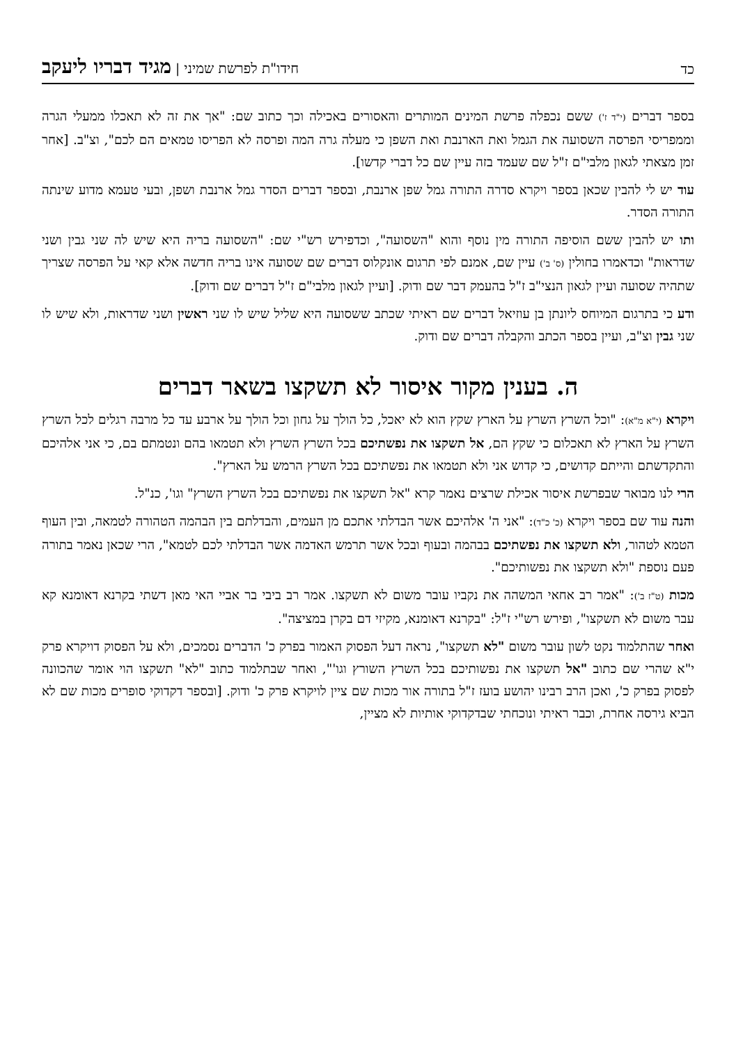כד
חידו"ת לפרשת שמיני | מגיד דבריו ליעקב
בספר דברים (י"ד ז') ששם נכפלה פרשת המינים המותרים והאסורים באכילה וכך כתוב שם: "אך את זה לא תאכלו ממעלי הגרה וממפריסי הפרסה השסועה את הגמל ואת הארנבת ואת השפן כי מעלה גרה המה ופרסה לא הפריסו טמאים הם לכם", וצ"ב. [אחר זמן מצאתי לגאון מלבי"ם ז"ל שם שעמד בזה עיין שם כל דברי קדשו].
עוד יש לי להבין שכאן בספר ויקרא סדרה התורה גמל שפן ארנבת, ובספר דברים הסדר גמל ארנבת ושפן, ובעי טעמא מדוע שינתה התורה הסדר.
ותו יש להבין ששם הוסיפה התורה מין נוסף והוא "השסועה", וכדפירש רש"י שם: "השסועה בריה היא שיש לה שני גבין ושני שדראות" וכדאמרו בחולין (ס' ב') עיין שם, אמנם לפי תרגום אונקלוס דברים שם שסועה אינו בריה חדשה אלא קאי על הפרסה שצריך שתהיה שסועה ועיין לגאון הנצי"ב ז"ל בהעמק דבר שם ודוק. [ועיין לגאון מלבי"ם ז"ל דברים שם ודוק].
ודע כי בתרגום המיוחס ליונתן בן עוזיאל דברים שם ראיתי שכתב ששסועה היא שליל שיש לו שני ראשין ושני שדראות, ולא שיש לו שני גבין וצ"ב, ועיין בספר הכתב והקבלה דברים שם ודוק.
ה. בענין מקור איסור לא תשקצו בשאר דברים
ויקרא (י"א מ"א): "וכל השרץ השרץ על הארץ שקץ הוא לא יאכל, כל הולך על גחון וכל הולך על ארבע עד כל מרבה רגלים לכל השרץ השרץ על הארץ לא תאכלום כי שקץ הם, אל תשקצו את נפשתיכם בכל השרץ השרץ ולא תטמאו בהם ונטמתם בם, כי אני אלהיכם והתקדשתם והייתם קדושים, כי קדוש אני ולא תטמאו את נפשתיכם בכל השרץ הרמש על הארץ".
הרי לנו מבואר שבפרשת איסור אכילת שרצים נאמר קרא "אל תשקצו את נפשתיכם בכל השרץ השרץ" וגו', כנ"ל.
והנה עוד שם בספר ויקרא (כ' כ"ד): "אני ה' אלהיכם אשר הבדלתי אתכם מן העמים, והבדלתם בין הבהמה הטהורה לטמאה, ובין העוף הטמא לטהור, ולא תשקצו את נפשתיכם בבהמה ובעוף ובכל אשר תרמש האדמה אשר הבדלתי לכם לטמא", הרי שכאן נאמר בתורה פעם נוספת "ולא תשקצו את נפשותיכם".
מכות (ט"ז ב'): "אמר רב אחאי המשהה את נקביו עובר משום לא תשקצו. אמר רב ביבי בר אביי האי מאן דשתי בקרנא דאומנא קא עבר משום לא תשקצו", ופירש רש"י ז"ל: "בקרנא דאומנא, מקיזי דם בקרן במציצה".
ואחר שהתלמוד נקט לשון עובר משום "לא תשקצו", נראה דעל הפסוק האמור בפרק כ' הדברים נסמכים, ולא על הפסוק דויקרא פרק י"א שהרי שם כתוב "אל תשקצו את נפשותיכם בכל השרץ השורץ וגו'", ואחר שבתלמוד כתוב "לא" תשקצו הוי אומר שהכוונה לפסוק בפרק כ', ואכן הרב רבינו יהושע בועז ז"ל בתורה אור מכות שם ציין לויקרא פרק כ' ודוק. [ובספר דקדוקי סופרים מכות שם לא הביא גירסה אחרת, וכבר ראיתי ונוכחתי שבדקדוקי אותיות לא מציין,